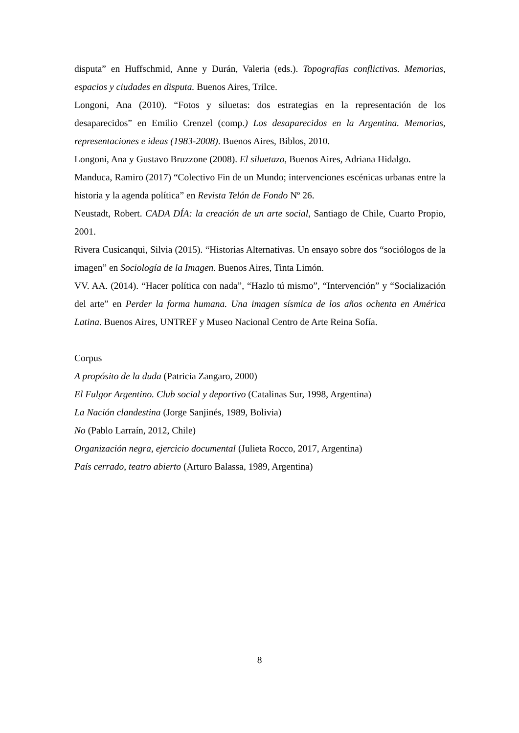disputa” en Huffschmid, Anne y Durán, Valeria (eds.). Topografías conflictivas. Memorias, espacios y ciudades en disputa. Buenos Aires, Trilce.
Longoni, Ana (2010). “Fotos y siluetas: dos estrategias en la representación de los desaparecidos” en Emilio Crenzel (comp.) Los desaparecidos en la Argentina. Memorias, representaciones e ideas (1983-2008). Buenos Aires, Biblos, 2010.
Longoni, Ana y Gustavo Bruzzone (2008). El siluetazo, Buenos Aires, Adriana Hidalgo.
Manduca, Ramiro (2017) “Colectivo Fin de un Mundo; intervenciones escénicas urbanas entre la historia y la agenda política” en Revista Telón de Fondo Nº 26.
Neustadt, Robert. CADA DÍA: la creación de un arte social, Santiago de Chile, Cuarto Propio, 2001.
Rivera Cusicanqui, Silvia (2015). “Historias Alternativas. Un ensayo sobre dos “sociólogos de la imagen” en Sociología de la Imagen. Buenos Aires, Tinta Limón.
VV. AA. (2014). “Hacer política con nada”, “Hazlo tú mismo”, “Intervención” y “Socialización del arte” en Perder la forma humana. Una imagen sísmica de los años ochenta en América Latina. Buenos Aires, UNTREF y Museo Nacional Centro de Arte Reina Sofía.
Corpus
A propósito de la duda (Patricia Zangaro, 2000)
El Fulgor Argentino. Club social y deportivo (Catalinas Sur, 1998, Argentina)
La Nación clandestina (Jorge Sanjinés, 1989, Bolivia)
No (Pablo Larraín, 2012, Chile)
Organización negra, ejercicio documental (Julieta Rocco, 2017, Argentina)
País cerrado, teatro abierto (Arturo Balassa, 1989, Argentina)
8